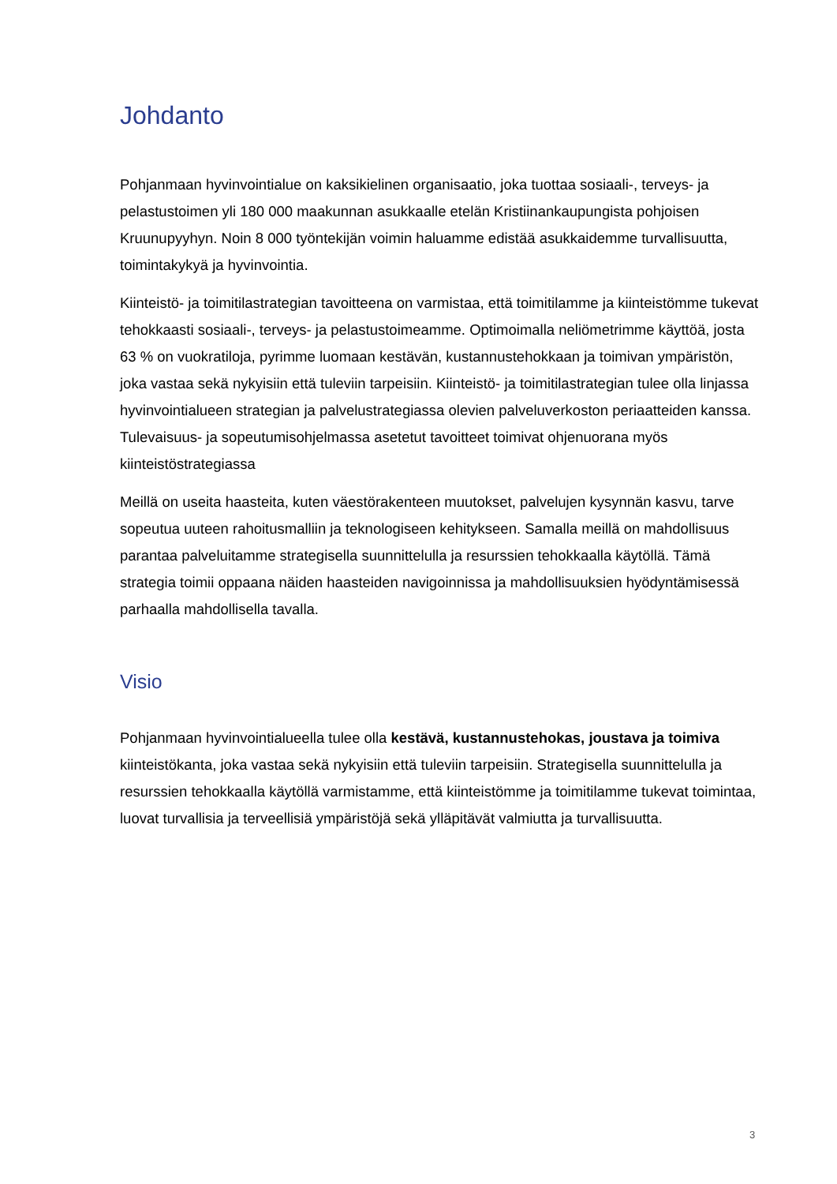Johdanto
Pohjanmaan hyvinvointialue on kaksikielinen organisaatio, joka tuottaa sosiaali-, terveys- ja pelastustoimen yli 180 000 maakunnan asukkaalle etelän Kristiinankaupungista pohjoisen Kruunupyyhyn. Noin 8 000 työntekijän voimin haluamme edistää asukkaidemme turvallisuutta, toimintakykyä ja hyvinvointia.
Kiinteistö- ja toimitilastrategian tavoitteena on varmistaa, että toimitilamme ja kiinteistömme tukevat tehokkaasti sosiaali-, terveys- ja pelastustoimeamme. Optimoimalla neliömetrimme käyttöä, josta 63 % on vuokratiloja, pyrimme luomaan kestävän, kustannustehokkaan ja toimivan ympäristön, joka vastaa sekä nykyisiin että tuleviin tarpeisiin. Kiinteistö- ja toimitilastrategian tulee olla linjassa hyvinvointialueen strategian ja palvelustrategiassa olevien palveluverkoston periaatteiden kanssa. Tulevaisuus- ja sopeutumisohjelmassa asetetut tavoitteet toimivat ohjenuorana myös kiinteistöstrategiassa
Meillä on useita haasteita, kuten väestörakenteen muutokset, palvelujen kysynnän kasvu, tarve sopeutua uuteen rahoitusmalliin ja teknologiseen kehitykseen. Samalla meillä on mahdollisuus parantaa palveluitamme strategisella suunnittelulla ja resurssien tehokkaalla käytöllä. Tämä strategia toimii oppaana näiden haasteiden navigoinnissa ja mahdollisuuksien hyödyntämisessä parhaalla mahdollisella tavalla.
Visio
Pohjanmaan hyvinvointialueella tulee olla kestävä, kustannustehokas, joustava ja toimiva kiinteistökanta, joka vastaa sekä nykyisiin että tuleviin tarpeisiin. Strategisella suunnittelulla ja resurssien tehokkaalla käytöllä varmistamme, että kiinteistömme ja toimitilamme tukevat toimintaa, luovat turvallisia ja terveellisiä ympäristöjä sekä ylläpitävät valmiutta ja turvallisuutta.
3